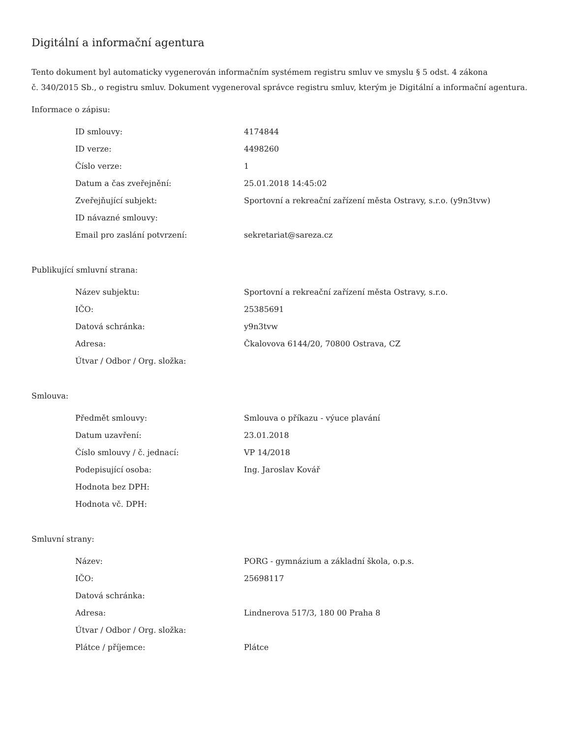Digitální a informační agentura
Tento dokument byl automaticky vygenerován informačním systémem registru smluv ve smyslu § 5 odst. 4 zákona
č. 340/2015 Sb., o registru smluv. Dokument vygeneroval správce registru smluv, kterým je Digitální a informační agentura.
Informace o zápisu:
| ID smlouvy: | 4174844 |
| ID verze: | 4498260 |
| Číslo verze: | 1 |
| Datum a čas zveřejnění: | 25.01.2018 14:45:02 |
| Zveřejňující subjekt: | Sportovní a rekreační zařízení města Ostravy, s.r.o. (y9n3tvw) |
| ID návazné smlouvy: | |
| Email pro zaslání potvrzení: | sekretariat@sareza.cz |
Publikující smluvní strana:
| Název subjektu: | Sportovní a rekreační zařízení města Ostravy, s.r.o. |
| IČO: | 25385691 |
| Datová schránka: | y9n3tvw |
| Adresa: | Čkalovova 6144/20, 70800 Ostrava, CZ |
| Útvar / Odbor / Org. složka: | |
Smlouva:
| Předmět smlouvy: | Smlouva o příkazu - výuce plavání |
| Datum uzavření: | 23.01.2018 |
| Číslo smlouvy / č. jednací: | VP 14/2018 |
| Podepisující osoba: | Ing. Jaroslav Kovář |
| Hodnota bez DPH: | |
| Hodnota vč. DPH: | |
Smluvní strany:
| Název: | PORG - gymnázium a základní škola, o.p.s. |
| IČO: | 25698117 |
| Datová schránka: | |
| Adresa: | Lindnerova 517/3, 180 00 Praha 8 |
| Útvar / Odbor / Org. složka: | |
| Plátce / příjemce: | Plátce |